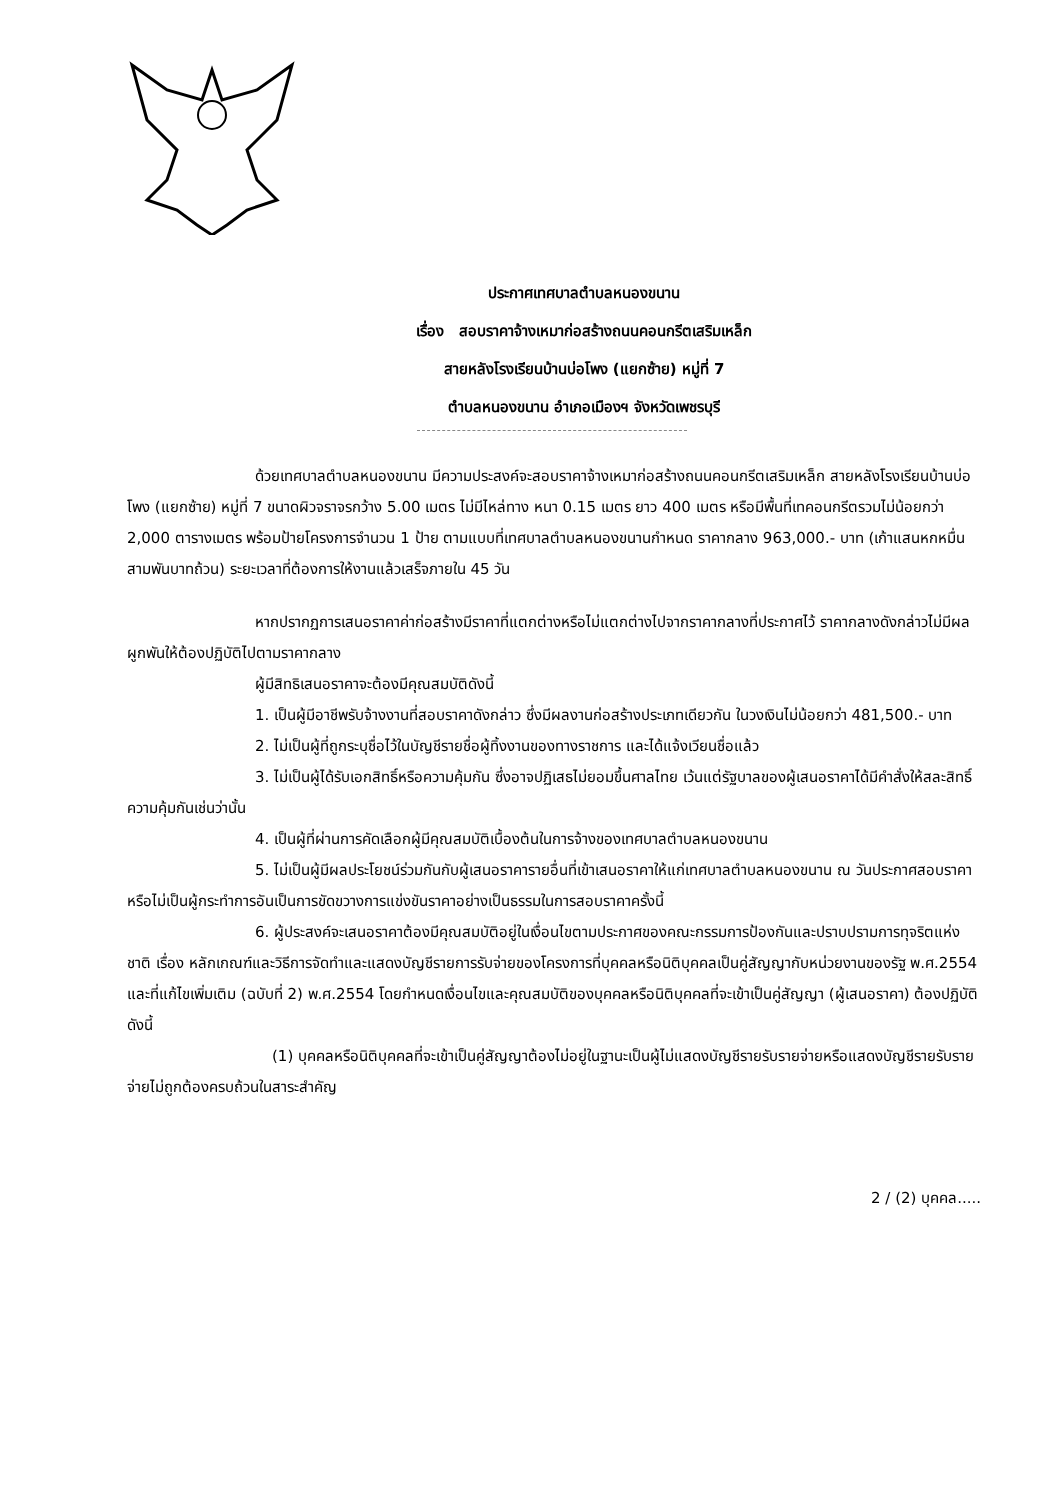ประกาศเทศบาลตำบลหนองขนาน
เรื่อง สอบราคาจ้างเหมาก่อสร้างถนนคอนกรีตเสริมเหล็ก
สายหลังโรงเรียนบ้านบ่อโพง (แยกซ้าย) หมู่ที่ 7
ตำบลหนองขนาน อำเภอเมืองฯ จังหวัดเพชรบุรี
ด้วยเทศบาลตำบลหนองขนาน มีความประสงค์จะสอบราคาจ้างเหมาก่อสร้างถนนคอนกรีตเสริมเหล็ก สายหลังโรงเรียนบ้านบ่อโพง (แยกซ้าย) หมู่ที่ 7 ขนาดผิวจราจรกว้าง 5.00 เมตร ไม่มีไหล่ทาง หนา 0.15 เมตร ยาว 400 เมตร หรือมีพื้นที่เทคอนกรีตรวมไม่น้อยกว่า 2,000 ตารางเมตร พร้อมป้ายโครงการจำนวน 1 ป้าย ตามแบบที่เทศบาลตำบลหนองขนานกำหนด ราคากลาง 963,000.- บาท (เก้าแสนหกหมื่นสามพันบาทถ้วน) ระยะเวลาที่ต้องการให้งานแล้วเสร็จภายใน 45 วัน
หากปรากฏการเสนอราคาค่าก่อสร้างมีราคาที่แตกต่างหรือไม่แตกต่างไปจากราคากลางที่ประกาศไว้ ราคากลางดังกล่าวไม่มีผลผูกพันให้ต้องปฏิบัติไปตามราคากลาง
ผู้มีสิทธิเสนอราคาจะต้องมีคุณสมบัติดังนี้
1. เป็นผู้มีอาชีพรับจ้างงานที่สอบราคาดังกล่าว ซึ่งมีผลงานก่อสร้างประเภทเดียวกัน ในวงเงินไม่น้อยกว่า 481,500.- บาท
2. ไม่เป็นผู้ที่ถูกระบุชื่อไว้ในบัญชีรายชื่อผู้ทิ้งงานของทางราชการ และได้แจ้งเวียนชื่อแล้ว
3. ไม่เป็นผู้ได้รับเอกสิทธิ์หรือความคุ้มกัน ซึ่งอาจปฏิเสธไม่ยอมขึ้นศาลไทย เว้นแต่รัฐบาลของผู้เสนอราคาได้มีคำสั่งให้สละสิทธิ์ความคุ้มกันเช่นว่านั้น
4. เป็นผู้ที่ผ่านการคัดเลือกผู้มีคุณสมบัติเบื้องต้นในการจ้างของเทศบาลตำบลหนองขนาน
5. ไม่เป็นผู้มีผลประโยชน์ร่วมกันกับผู้เสนอราคารายอื่นที่เข้าเสนอราคาให้แก่เทศบาลตำบลหนองขนาน ณ วันประกาศสอบราคาหรือไม่เป็นผู้กระทำการอันเป็นการขัดขวางการแข่งขันราคาอย่างเป็นธรรมในการสอบราคาครั้งนี้
6. ผู้ประสงค์จะเสนอราคาต้องมีคุณสมบัติอยู่ในเงื่อนไขตามประกาศของคณะกรรมการป้องกันและปราบปรามการทุจริตแห่งชาติ เรื่อง หลักเกณฑ์และวิธีการจัดทำและแสดงบัญชีรายการรับจ่ายของโครงการที่บุคคลหรือนิติบุคคลเป็นคู่สัญญากับหน่วยงานของรัฐ พ.ศ.2554 และที่แก้ไขเพิ่มเติม (ฉบับที่ 2) พ.ศ.2554 โดยกำหนดเงื่อนไขและคุณสมบัติของบุคคลหรือนิติบุคคลที่จะเข้าเป็นคู่สัญญา (ผู้เสนอราคา) ต้องปฏิบัติดังนี้
(1) บุคคลหรือนิติบุคคลที่จะเข้าเป็นคู่สัญญาต้องไม่อยู่ในฐานะเป็นผู้ไม่แสดงบัญชีรายรับรายจ่ายหรือแสดงบัญชีรายรับรายจ่ายไม่ถูกต้องครบถ้วนในสาระสำคัญ
2 / (2) บุคคล.....